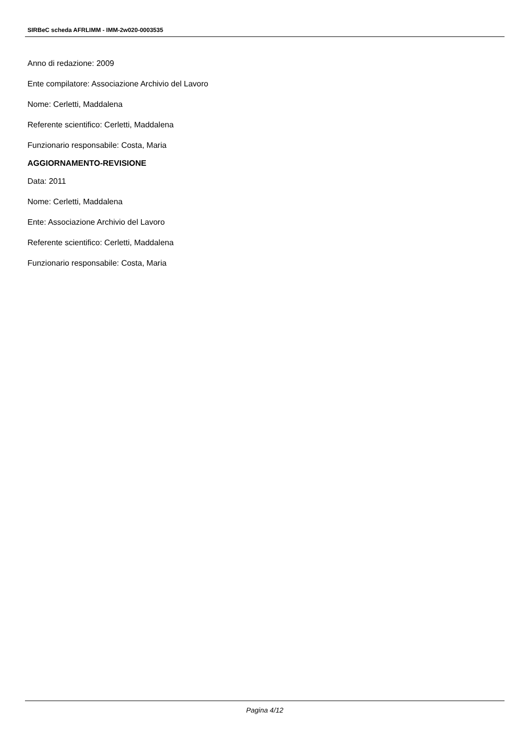SIRBeC scheda AFRLIMM - IMM-2w020-0003535
Anno di redazione: 2009
Ente compilatore: Associazione Archivio del Lavoro
Nome: Cerletti, Maddalena
Referente scientifico: Cerletti, Maddalena
Funzionario responsabile: Costa, Maria
AGGIORNAMENTO-REVISIONE
Data: 2011
Nome: Cerletti, Maddalena
Ente: Associazione Archivio del Lavoro
Referente scientifico: Cerletti, Maddalena
Funzionario responsabile: Costa, Maria
Pagina 4/12